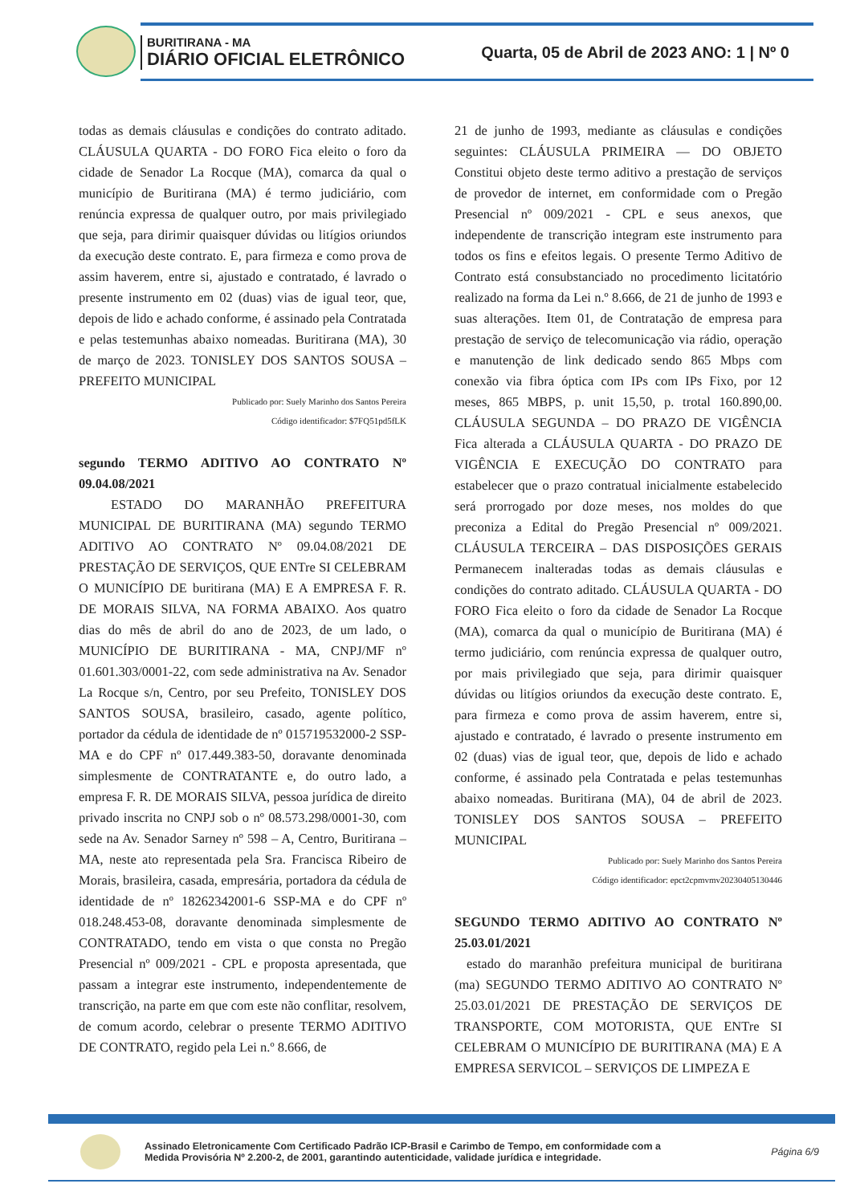BURITIRANA - MA
DIÁRIO OFICIAL ELETRÔNICO
Quarta, 05 de Abril de 2023 ANO: 1 | Nº 0
todas as demais cláusulas e condições do contrato aditado. CLÁUSULA QUARTA - DO FORO Fica eleito o foro da cidade de Senador La Rocque (MA), comarca da qual o município de Buritirana (MA) é termo judiciário, com renúncia expressa de qualquer outro, por mais privilegiado que seja, para dirimir quaisquer dúvidas ou litígios oriundos da execução deste contrato. E, para firmeza e como prova de assim haverem, entre si, ajustado e contratado, é lavrado o presente instrumento em 02 (duas) vias de igual teor, que, depois de lido e achado conforme, é assinado pela Contratada e pelas testemunhas abaixo nomeadas. Buritirana (MA), 30 de março de 2023. TONISLEY DOS SANTOS SOUSA – PREFEITO MUNICIPAL
Publicado por: Suely Marinho dos Santos Pereira
Código identificador: $7FQ51pd5fLK
segundo TERMO ADITIVO AO CONTRATO Nº 09.04.08/2021
ESTADO DO MARANHÃO PREFEITURA MUNICIPAL DE BURITIRANA (MA) segundo TERMO ADITIVO AO CONTRATO Nº 09.04.08/2021 DE PRESTAÇÃO DE SERVIÇOS, QUE ENTre SI CELEBRAM O MUNICÍPIO DE buritirana (MA) E A EMPRESA F. R. DE MORAIS SILVA, NA FORMA ABAIXO. Aos quatro dias do mês de abril do ano de 2023, de um lado, o MUNICÍPIO DE BURITIRANA - MA, CNPJ/MF nº 01.601.303/0001-22, com sede administrativa na Av. Senador La Rocque s/n, Centro, por seu Prefeito, TONISLEY DOS SANTOS SOUSA, brasileiro, casado, agente político, portador da cédula de identidade de nº 015719532000-2 SSP-MA e do CPF nº 017.449.383-50, doravante denominada simplesmente de CONTRATANTE e, do outro lado, a empresa F. R. DE MORAIS SILVA, pessoa jurídica de direito privado inscrita no CNPJ sob o nº 08.573.298/0001-30, com sede na Av. Senador Sarney nº 598 – A, Centro, Buritirana – MA, neste ato representada pela Sra. Francisca Ribeiro de Morais, brasileira, casada, empresária, portadora da cédula de identidade de nº 18262342001-6 SSP-MA e do CPF nº 018.248.453-08, doravante denominada simplesmente de CONTRATADO, tendo em vista o que consta no Pregão Presencial nº 009/2021 - CPL e proposta apresentada, que passam a integrar este instrumento, independentemente de transcrição, na parte em que com este não conflitar, resolvem, de comum acordo, celebrar o presente TERMO ADITIVO DE CONTRATO, regido pela Lei n.º 8.666, de
21 de junho de 1993, mediante as cláusulas e condições seguintes: CLÁUSULA PRIMEIRA — DO OBJETO Constitui objeto deste termo aditivo a prestação de serviços de provedor de internet, em conformidade com o Pregão Presencial nº 009/2021 - CPL e seus anexos, que independente de transcrição integram este instrumento para todos os fins e efeitos legais. O presente Termo Aditivo de Contrato está consubstanciado no procedimento licitatório realizado na forma da Lei n.º 8.666, de 21 de junho de 1993 e suas alterações. Item 01, de Contratação de empresa para prestação de serviço de telecomunicação via rádio, operação e manutenção de link dedicado sendo 865 Mbps com conexão via fibra óptica com IPs com IPs Fixo, por 12 meses, 865 MBPS, p. unit 15,50, p. trotal 160.890,00. CLÁUSULA SEGUNDA – DO PRAZO DE VIGÊNCIA Fica alterada a CLÁUSULA QUARTA - DO PRAZO DE VIGÊNCIA E EXECUÇÃO DO CONTRATO para estabelecer que o prazo contratual inicialmente estabelecido será prorrogado por doze meses, nos moldes do que preconiza a Edital do Pregão Presencial nº 009/2021. CLÁUSULA TERCEIRA – DAS DISPOSIÇÕES GERAIS Permanecem inalteradas todas as demais cláusulas e condições do contrato aditado. CLÁUSULA QUARTA - DO FORO Fica eleito o foro da cidade de Senador La Rocque (MA), comarca da qual o município de Buritirana (MA) é termo judiciário, com renúncia expressa de qualquer outro, por mais privilegiado que seja, para dirimir quaisquer dúvidas ou litígios oriundos da execução deste contrato. E, para firmeza e como prova de assim haverem, entre si, ajustado e contratado, é lavrado o presente instrumento em 02 (duas) vias de igual teor, que, depois de lido e achado conforme, é assinado pela Contratada e pelas testemunhas abaixo nomeadas. Buritirana (MA), 04 de abril de 2023. TONISLEY DOS SANTOS SOUSA – PREFEITO MUNICIPAL
Publicado por: Suely Marinho dos Santos Pereira
Código identificador: epct2cpmvmv20230405130446
SEGUNDO TERMO ADITIVO AO CONTRATO Nº 25.03.01/2021
estado do maranhão prefeitura municipal de buritirana (ma) SEGUNDO TERMO ADITIVO AO CONTRATO Nº 25.03.01/2021 DE PRESTAÇÃO DE SERVIÇOS DE TRANSPORTE, COM MOTORISTA, QUE ENTre SI CELEBRAM O MUNICÍPIO DE BURITIRANA (MA) E A EMPRESA SERVICOL – SERVIÇOS DE LIMPEZA E
Assinado Eletronicamente Com Certificado Padrão ICP-Brasil e Carimbo de Tempo, em conformidade com a
Medida Provisória Nº 2.200-2, de 2001, garantindo autenticidade, validade jurídica e integridade.
Página 6/9